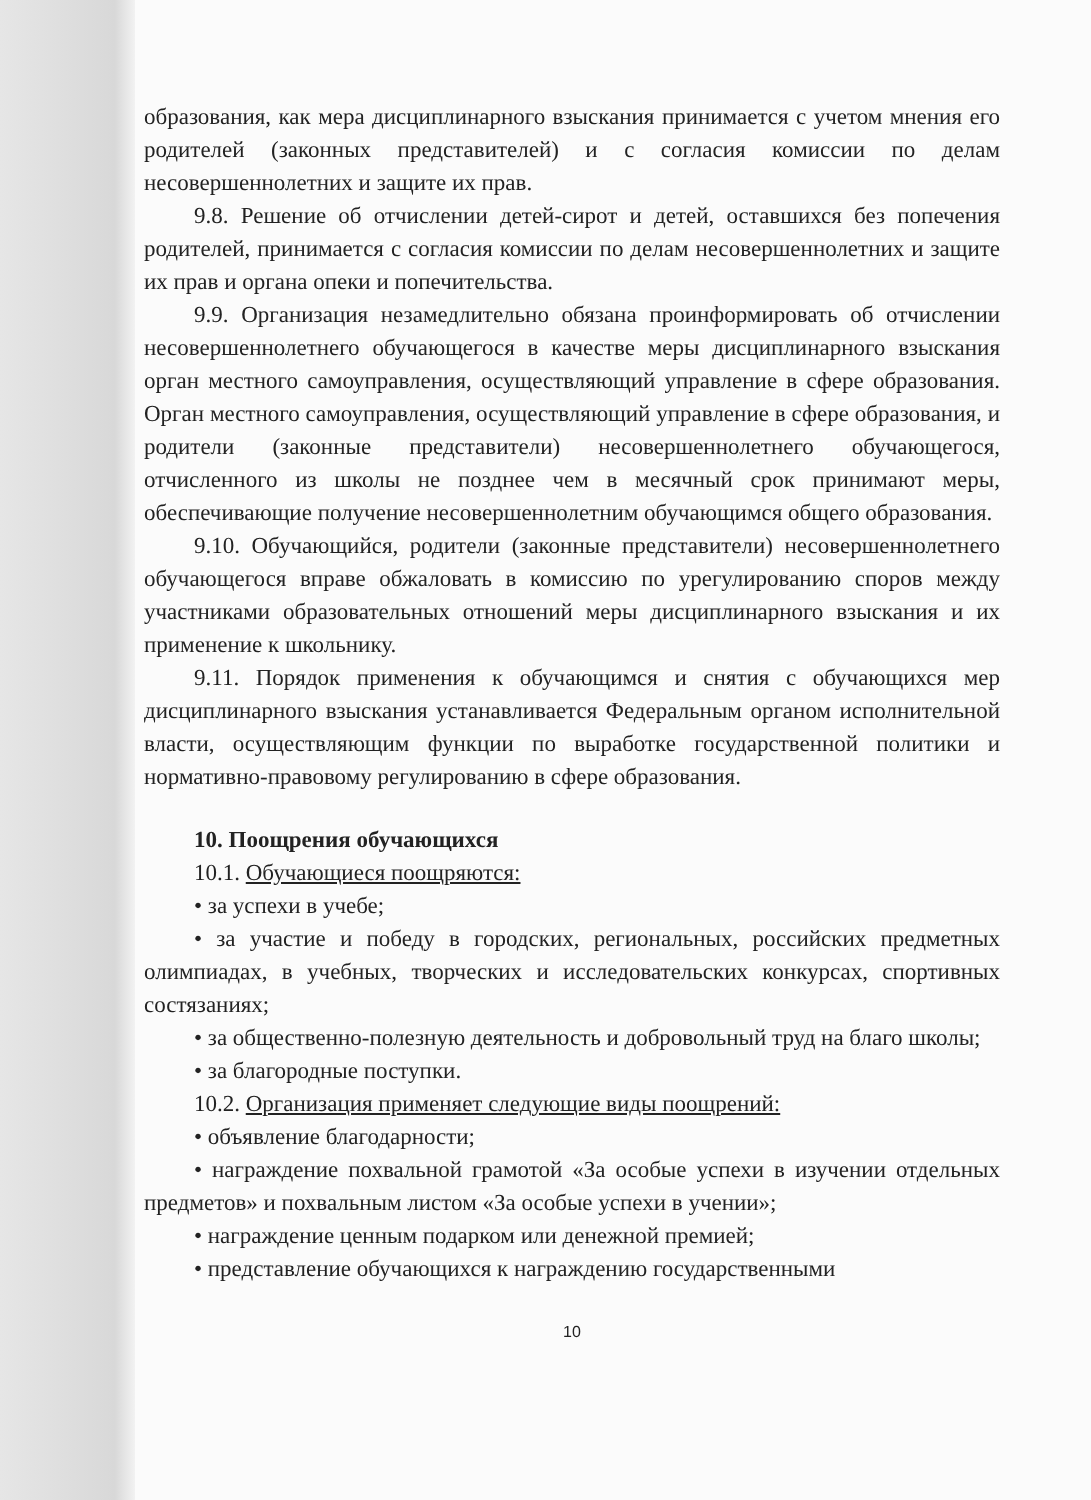образования, как мера дисциплинарного взыскания принимается с учетом мнения его родителей (законных представителей) и с согласия комиссии по делам несовершеннолетних и защите их прав.
9.8. Решение об отчислении детей-сирот и детей, оставшихся без попечения родителей, принимается с согласия комиссии по делам несовершеннолетних и защите их прав и органа опеки и попечительства.
9.9. Организация незамедлительно обязана проинформировать об отчислении несовершеннолетнего обучающегося в качестве меры дисциплинарного взыскания орган местного самоуправления, осуществляющий управление в сфере образования. Орган местного самоуправления, осуществляющий управление в сфере образования, и родители (законные представители) несовершеннолетнего обучающегося, отчисленного из школы не позднее чем в месячный срок принимают меры, обеспечивающие получение несовершеннолетним обучающимся общего образования.
9.10. Обучающийся, родители (законные представители) несовершеннолетнего обучающегося вправе обжаловать в комиссию по урегулированию споров между участниками образовательных отношений меры дисциплинарного взыскания и их применение к школьнику.
9.11. Порядок применения к обучающимся и снятия с обучающихся мер дисциплинарного взыскания устанавливается Федеральным органом исполнительной власти, осуществляющим функции по выработке государственной политики и нормативно-правовому регулированию в сфере образования.
10. Поощрения обучающихся
10.1. Обучающиеся поощряются:
• за успехи в учебе;
• за участие и победу в городских, региональных, российских предметных олимпиадах, в учебных, творческих и исследовательских конкурсах, спортивных состязаниях;
• за общественно-полезную деятельность и добровольный труд на благо школы;
• за благородные поступки.
10.2. Организация применяет следующие виды поощрений:
• объявление благодарности;
• награждение похвальной грамотой «За особые успехи в изучении отдельных предметов» и похвальным листом «За особые успехи в учении»;
• награждение ценным подарком или денежной премией;
• представление обучающихся к награждению государственными
10